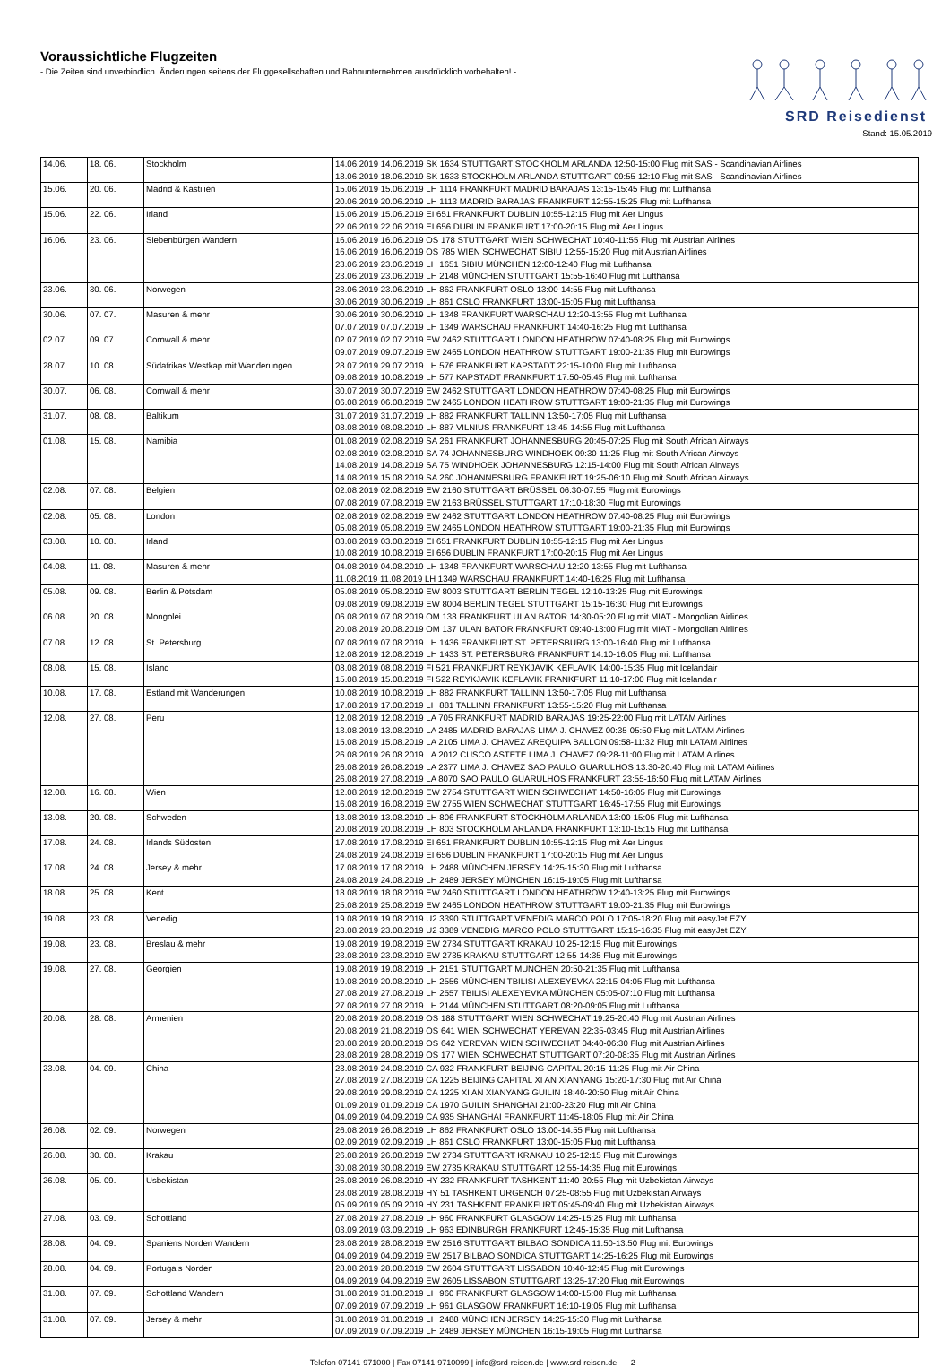Voraussichtliche Flugzeiten
- Die Zeiten sind unverbindlich. Änderungen seitens der Fluggesellschaften und Bahnunternehmen ausdrücklich vorbehalten! -
SRD Reisedienst
Stand: 15.05.2019
| 14.06. | 18. 06. | Stockholm | 14.06.2019 14.06.2019 SK 1634 STUTTGART STOCKHOLM ARLANDA 12:50-15:00 Flug mit SAS - Scandinavian Airlines 18.06.2019 18.06.2019 SK 1633 STOCKHOLM ARLANDA STUTTGART 09:55-12:10 Flug mit SAS - Scandinavian Airlines |
| 15.06. | 20. 06. | Madrid & Kastilien | 15.06.2019 15.06.2019 LH 1114 FRANKFURT MADRID BARAJAS 13:15-15:45 Flug mit Lufthansa 20.06.2019 20.06.2019 LH 1113 MADRID BARAJAS FRANKFURT 12:55-15:25 Flug mit Lufthansa |
| 15.06. | 22. 06. | Irland | 15.06.2019 15.06.2019 EI 651 FRANKFURT DUBLIN 10:55-12:15 Flug mit Aer Lingus 22.06.2019 22.06.2019 EI 656 DUBLIN FRANKFURT 17:00-20:15 Flug mit Aer Lingus |
| 16.06. | 23. 06. | Siebenbürgen Wandern | 16.06.2019 16.06.2019 OS 178 STUTTGART WIEN SCHWECHAT 10:40-11:55 Flug mit Austrian Airlines 16.06.2019 16.06.2019 OS 785 WIEN SCHWECHAT SIBIU 12:55-15:20 Flug mit Austrian Airlines 23.06.2019 23.06.2019 LH 1651 SIBIU MÜNCHEN 12:00-12:40 Flug mit Lufthansa 23.06.2019 23.06.2019 LH 2148 MÜNCHEN STUTTGART 15:55-16:40 Flug mit Lufthansa |
| 23.06. | 30. 06. | Norwegen | 23.06.2019 23.06.2019 LH 862 FRANKFURT OSLO 13:00-14:55 Flug mit Lufthansa 30.06.2019 30.06.2019 LH 861 OSLO FRANKFURT 13:00-15:05 Flug mit Lufthansa |
| 30.06. | 07. 07. | Masuren & mehr | 30.06.2019 30.06.2019 LH 1348 FRANKFURT WARSCHAU 12:20-13:55 Flug mit Lufthansa 07.07.2019 07.07.2019 LH 1349 WARSCHAU FRANKFURT 14:40-16:25 Flug mit Lufthansa |
| 02.07. | 09. 07. | Cornwall & mehr | 02.07.2019 02.07.2019 EW 2462 STUTTGART LONDON HEATHROW 07:40-08:25 Flug mit Eurowings 09.07.2019 09.07.2019 EW 2465 LONDON HEATHROW STUTTGART 19:00-21:35 Flug mit Eurowings |
| 28.07. | 10. 08. | Südafrikas Westkap mit Wanderungen | 28.07.2019 29.07.2019 LH 576 FRANKFURT KAPSTADT 22:15-10:00 Flug mit Lufthansa 09.08.2019 10.08.2019 LH 577 KAPSTADT FRANKFURT 17:50-05:45 Flug mit Lufthansa |
| 30.07. | 06. 08. | Cornwall & mehr | 30.07.2019 30.07.2019 EW 2462 STUTTGART LONDON HEATHROW 07:40-08:25 Flug mit Eurowings 06.08.2019 06.08.2019 EW 2465 LONDON HEATHROW STUTTGART 19:00-21:35 Flug mit Eurowings |
| 31.07. | 08. 08. | Baltikum | 31.07.2019 31.07.2019 LH 882 FRANKFURT TALLINN 13:50-17:05 Flug mit Lufthansa 08.08.2019 08.08.2019 LH 887 VILNIUS FRANKFURT 13:45-14:55 Flug mit Lufthansa |
| 01.08. | 15. 08. | Namibia | 01.08.2019 02.08.2019 SA 261 FRANKFURT JOHANNESBURG 20:45-07:25 Flug mit South African Airways 02.08.2019 02.08.2019 SA 74 JOHANNESBURG WINDHOEK 09:30-11:25 Flug mit South African Airways 14.08.2019 14.08.2019 SA 75 WINDHOEK JOHANNESBURG 12:15-14:00 Flug mit South African Airways 14.08.2019 15.08.2019 SA 260 JOHANNESBURG FRANKFURT 19:25-06:10 Flug mit South African Airways |
| 02.08. | 07. 08. | Belgien | 02.08.2019 02.08.2019 EW 2160 STUTTGART BRÜSSEL 06:30-07:55 Flug mit Eurowings 07.08.2019 07.08.2019 EW 2163 BRÜSSEL STUTTGART 17:10-18:30 Flug mit Eurowings |
| 02.08. | 05. 08. | London | 02.08.2019 02.08.2019 EW 2462 STUTTGART LONDON HEATHROW 07:40-08:25 Flug mit Eurowings 05.08.2019 05.08.2019 EW 2465 LONDON HEATHROW STUTTGART 19:00-21:35 Flug mit Eurowings |
| 03.08. | 10. 08. | Irland | 03.08.2019 03.08.2019 EI 651 FRANKFURT DUBLIN 10:55-12:15 Flug mit Aer Lingus 10.08.2019 10.08.2019 EI 656 DUBLIN FRANKFURT 17:00-20:15 Flug mit Aer Lingus |
| 04.08. | 11. 08. | Masuren & mehr | 04.08.2019 04.08.2019 LH 1348 FRANKFURT WARSCHAU 12:20-13:55 Flug mit Lufthansa 11.08.2019 11.08.2019 LH 1349 WARSCHAU FRANKFURT 14:40-16:25 Flug mit Lufthansa |
| 05.08. | 09. 08. | Berlin & Potsdam | 05.08.2019 05.08.2019 EW 8003 STUTTGART BERLIN TEGEL 12:10-13:25 Flug mit Eurowings 09.08.2019 09.08.2019 EW 8004 BERLIN TEGEL STUTTGART 15:15-16:30 Flug mit Eurowings |
| 06.08. | 20. 08. | Mongolei | 06.08.2019 07.08.2019 OM 138 FRANKFURT ULAN BATOR 14:30-05:20 Flug mit MIAT - Mongolian Airlines 20.08.2019 20.08.2019 OM 137 ULAN BATOR FRANKFURT 09:40-13:00 Flug mit MIAT - Mongolian Airlines |
| 07.08. | 12. 08. | St. Petersburg | 07.08.2019 07.08.2019 LH 1436 FRANKFURT ST. PETERSBURG 13:00-16:40 Flug mit Lufthansa 12.08.2019 12.08.2019 LH 1433 ST. PETERSBURG FRANKFURT 14:10-16:05 Flug mit Lufthansa |
| 08.08. | 15. 08. | Island | 08.08.2019 08.08.2019 FI 521 FRANKFURT REYKJAVIK KEFLAVIK 14:00-15:35 Flug mit Icelandair 15.08.2019 15.08.2019 FI 522 REYKJAVIK KEFLAVIK FRANKFURT 11:10-17:00 Flug mit Icelandair |
| 10.08. | 17. 08. | Estland mit Wanderungen | 10.08.2019 10.08.2019 LH 882 FRANKFURT TALLINN 13:50-17:05 Flug mit Lufthansa 17.08.2019 17.08.2019 LH 881 TALLINN FRANKFURT 13:55-15:20 Flug mit Lufthansa |
| 12.08. | 27. 08. | Peru | 12.08.2019 12.08.2019 LA 705 FRANKFURT MADRID BARAJAS 19:25-22:00 Flug mit LATAM Airlines 13.08.2019 13.08.2019 LA 2485 MADRID BARAJAS LIMA J. CHAVEZ 00:35-05:50 Flug mit LATAM Airlines 15.08.2019 15.08.2019 LA 2105 LIMA J. CHAVEZ AREQUIPA BALLON 09:58-11:32 Flug mit LATAM Airlines 26.08.2019 26.08.2019 LA 2012 CUSCO ASTETE LIMA J. CHAVEZ 09:28-11:00 Flug mit LATAM Airlines 26.08.2019 26.08.2019 LA 2377 LIMA J. CHAVEZ SAO PAULO GUARULHOS 13:30-20:40 Flug mit LATAM Airlines 26.08.2019 27.08.2019 LA 8070 SAO PAULO GUARULHOS FRANKFURT 23:55-16:50 Flug mit LATAM Airlines |
| 12.08. | 16. 08. | Wien | 12.08.2019 12.08.2019 EW 2754 STUTTGART WIEN SCHWECHAT 14:50-16:05 Flug mit Eurowings 16.08.2019 16.08.2019 EW 2755 WIEN SCHWECHAT STUTTGART 16:45-17:55 Flug mit Eurowings |
| 13.08. | 20. 08. | Schweden | 13.08.2019 13.08.2019 LH 806 FRANKFURT STOCKHOLM ARLANDA 13:00-15:05 Flug mit Lufthansa 20.08.2019 20.08.2019 LH 803 STOCKHOLM ARLANDA FRANKFURT 13:10-15:15 Flug mit Lufthansa |
| 17.08. | 24. 08. | Irlands Südosten | 17.08.2019 17.08.2019 EI 651 FRANKFURT DUBLIN 10:55-12:15 Flug mit Aer Lingus 24.08.2019 24.08.2019 EI 656 DUBLIN FRANKFURT 17:00-20:15 Flug mit Aer Lingus |
| 17.08. | 24. 08. | Jersey & mehr | 17.08.2019 17.08.2019 LH 2488 MÜNCHEN JERSEY 14:25-15:30 Flug mit Lufthansa 24.08.2019 24.08.2019 LH 2489 JERSEY MÜNCHEN 16:15-19:05 Flug mit Lufthansa |
| 18.08. | 25. 08. | Kent | 18.08.2019 18.08.2019 EW 2460 STUTTGART LONDON HEATHROW 12:40-13:25 Flug mit Eurowings 25.08.2019 25.08.2019 EW 2465 LONDON HEATHROW STUTTGART 19:00-21:35 Flug mit Eurowings |
| 19.08. | 23. 08. | Venedig | 19.08.2019 19.08.2019 U2 3390 STUTTGART VENEDIG MARCO POLO 17:05-18:20 Flug mit easyJet EZY 23.08.2019 23.08.2019 U2 3389 VENEDIG MARCO POLO STUTTGART 15:15-16:35 Flug mit easyJet EZY |
| 19.08. | 23. 08. | Breslau & mehr | 19.08.2019 19.08.2019 EW 2734 STUTTGART KRAKAU 10:25-12:15 Flug mit Eurowings 23.08.2019 23.08.2019 EW 2735 KRAKAU STUTTGART 12:55-14:35 Flug mit Eurowings |
| 19.08. | 27. 08. | Georgien | 19.08.2019 19.08.2019 LH 2151 STUTTGART MÜNCHEN 20:50-21:35 Flug mit Lufthansa 19.08.2019 20.08.2019 LH 2556 MÜNCHEN TBILISI ALEXEYEVKA 22:15-04:05 Flug mit Lufthansa 27.08.2019 27.08.2019 LH 2557 TBILISI ALEXEYEVKA MÜNCHEN 05:05-07:10 Flug mit Lufthansa 27.08.2019 27.08.2019 LH 2144 MÜNCHEN STUTTGART 08:20-09:05 Flug mit Lufthansa |
| 20.08. | 28. 08. | Armenien | 20.08.2019 20.08.2019 OS 188 STUTTGART WIEN SCHWECHAT 19:25-20:40 Flug mit Austrian Airlines 20.08.2019 21.08.2019 OS 641 WIEN SCHWECHAT YEREVAN 22:35-03:45 Flug mit Austrian Airlines 28.08.2019 28.08.2019 OS 642 YEREVAN WIEN SCHWECHAT 04:40-06:30 Flug mit Austrian Airlines 28.08.2019 28.08.2019 OS 177 WIEN SCHWECHAT STUTTGART 07:20-08:35 Flug mit Austrian Airlines |
| 23.08. | 04. 09. | China | 23.08.2019 24.08.2019 CA 932 FRANKFURT BEIJING CAPITAL 20:15-11:25 Flug mit Air China 27.08.2019 27.08.2019 CA 1225 BEIJING CAPITAL XI AN XIANYANG 15:20-17:30 Flug mit Air China 29.08.2019 29.08.2019 CA 1225 XI AN XIANYANG GUILIN 18:40-20:50 Flug mit Air China 01.09.2019 01.09.2019 CA 1970 GUILIN SHANGHAI 21:00-23:20 Flug mit Air China 04.09.2019 04.09.2019 CA 935 SHANGHAI FRANKFURT 11:45-18:05 Flug mit Air China |
| 26.08. | 02. 09. | Norwegen | 26.08.2019 26.08.2019 LH 862 FRANKFURT OSLO 13:00-14:55 Flug mit Lufthansa 02.09.2019 02.09.2019 LH 861 OSLO FRANKFURT 13:00-15:05 Flug mit Lufthansa |
| 26.08. | 30. 08. | Krakau | 26.08.2019 26.08.2019 EW 2734 STUTTGART KRAKAU 10:25-12:15 Flug mit Eurowings 30.08.2019 30.08.2019 EW 2735 KRAKAU STUTTGART 12:55-14:35 Flug mit Eurowings |
| 26.08. | 05. 09. | Usbekistan | 26.08.2019 26.08.2019 HY 232 FRANKFURT TASHKENT 11:40-20:55 Flug mit Uzbekistan Airways 28.08.2019 28.08.2019 HY 51 TASHKENT URGENCH 07:25-08:55 Flug mit Uzbekistan Airways 05.09.2019 05.09.2019 HY 231 TASHKENT FRANKFURT 05:45-09:40 Flug mit Uzbekistan Airways |
| 27.08. | 03. 09. | Schottland | 27.08.2019 27.08.2019 LH 960 FRANKFURT GLASGOW 14:25-15:25 Flug mit Lufthansa 03.09.2019 03.09.2019 LH 963 EDINBURGH FRANKFURT 12:45-15:35 Flug mit Lufthansa |
| 28.08. | 04. 09. | Spaniens Norden Wandern | 28.08.2019 28.08.2019 EW 2516 STUTTGART BILBAO SONDICA 11:50-13:50 Flug mit Eurowings 04.09.2019 04.09.2019 EW 2517 BILBAO SONDICA STUTTGART 14:25-16:25 Flug mit Eurowings |
| 28.08. | 04. 09. | Portugals Norden | 28.08.2019 28.08.2019 EW 2604 STUTTGART LISSABON 10:40-12:45 Flug mit Eurowings 04.09.2019 04.09.2019 EW 2605 LISSABON STUTTGART 13:25-17:20 Flug mit Eurowings |
| 31.08. | 07. 09. | Schottland Wandern | 31.08.2019 31.08.2019 LH 960 FRANKFURT GLASGOW 14:00-15:00 Flug mit Lufthansa 07.09.2019 07.09.2019 LH 961 GLASGOW FRANKFURT 16:10-19:05 Flug mit Lufthansa |
| 31.08. | 07. 09. | Jersey & mehr | 31.08.2019 31.08.2019 LH 2488 MÜNCHEN JERSEY 14:25-15:30 Flug mit Lufthansa 07.09.2019 07.09.2019 LH 2489 JERSEY MÜNCHEN 16:15-19:05 Flug mit Lufthansa |
Telefon 07141-971000 | Fax 07141-9710099 | info@srd-reisen.de | www.srd-reisen.de - 2 -